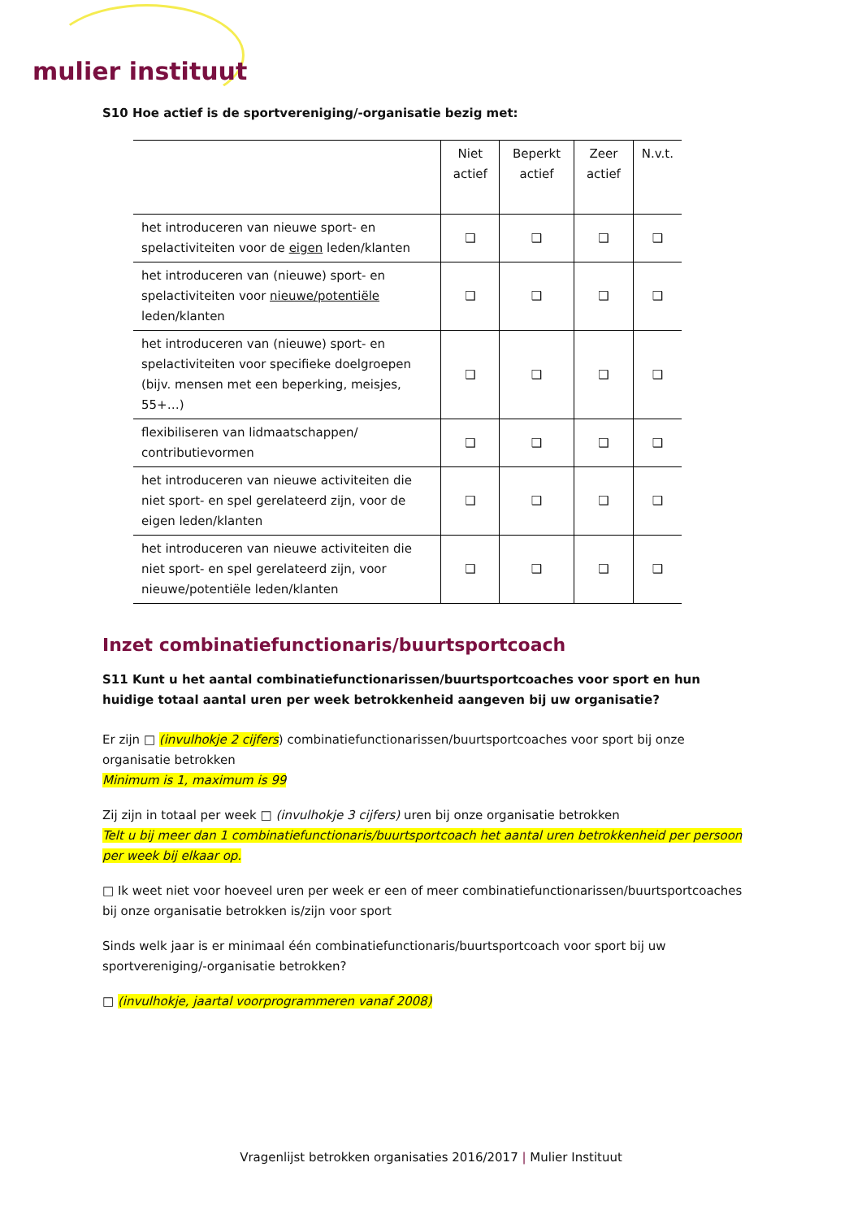mulier instituut
S10 Hoe actief is de sportvereniging/-organisatie bezig met:
| | Niet actief | Beperkt actief | Zeer actief | N.v.t. |
| --- | --- | --- | --- | --- |
| het introduceren van nieuwe sport- en spelactiviteiten voor de eigen leden/klanten | ❑ | ❑ | ❑ | ❑ |
| het introduceren van (nieuwe) sport- en spelactiviteiten voor nieuwe/potentiële leden/klanten | ❑ | ❑ | ❑ | ❑ |
| het introduceren van (nieuwe) sport- en spelactiviteiten voor specifieke doelgroepen (bijv. mensen met een beperking, meisjes, 55+…) | ❑ | ❑ | ❑ | ❑ |
| flexibiliseren van lidmaatschappen/ contributievormen | ❑ | ❑ | ❑ | ❑ |
| het introduceren van nieuwe activiteiten die niet sport- en spel gerelateerd zijn, voor de eigen leden/klanten | ❑ | ❑ | ❑ | ❑ |
| het introduceren van nieuwe activiteiten die niet sport- en spel gerelateerd zijn, voor nieuwe/potentiële leden/klanten | ❑ | ❑ | ❑ | ❑ |
Inzet combinatiefunctionaris/buurtsportcoach
S11 Kunt u het aantal combinatiefunctionarissen/buurtsportcoaches voor sport en hun huidige totaal aantal uren per week betrokkenheid aangeven bij uw organisatie?
Er zijn □ (invulhokje 2 cijfers) combinatiefunctionarissen/buurtsportcoaches voor sport bij onze organisatie betrokken
Minimum is 1, maximum is 99
Zij zijn in totaal per week □ (invulhokje 3 cijfers) uren bij onze organisatie betrokken
Telt u bij meer dan 1 combinatiefunctionaris/buurtsportcoach het aantal uren betrokkenheid per persoon per week bij elkaar op.
□ Ik weet niet voor hoeveel uren per week er een of meer combinatiefunctionarissen/buurtsportcoaches bij onze organisatie betrokken is/zijn voor sport
Sinds welk jaar is er minimaal één combinatiefunctionaris/buurtsportcoach voor sport bij uw sportvereniging/-organisatie betrokken?
□ (invulhokje, jaartal voorprogrammeren vanaf 2008)
Vragenlijst betrokken organisaties 2016/2017 | Mulier Instituut